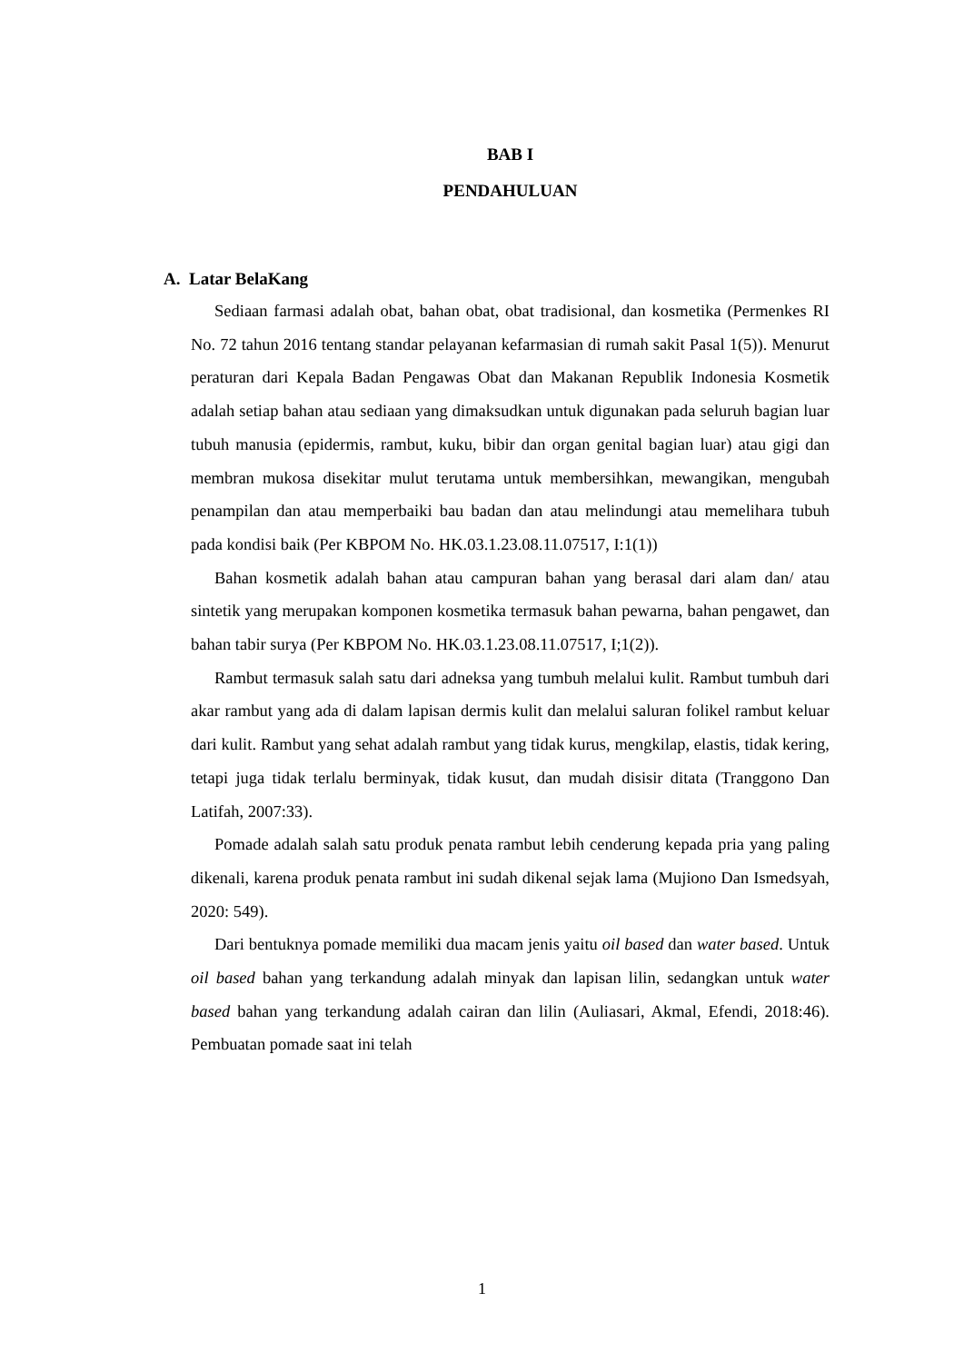BAB I
PENDAHULUAN
A. Latar BelaKang
Sediaan farmasi adalah obat, bahan obat, obat tradisional, dan kosmetika (Permenkes RI No. 72 tahun 2016 tentang standar pelayanan kefarmasian di rumah sakit Pasal 1(5)). Menurut peraturan dari Kepala Badan Pengawas Obat dan Makanan Republik Indonesia Kosmetik adalah setiap bahan atau sediaan yang dimaksudkan untuk digunakan pada seluruh bagian luar tubuh manusia (epidermis, rambut, kuku, bibir dan organ genital bagian luar) atau gigi dan membran mukosa disekitar mulut terutama untuk membersihkan, mewangikan, mengubah penampilan dan atau memperbaiki bau badan dan atau melindungi atau memelihara tubuh pada kondisi baik (Per KBPOM No. HK.03.1.23.08.11.07517, I:1(1))
Bahan kosmetik adalah bahan atau campuran bahan yang berasal dari alam dan/ atau sintetik yang merupakan komponen kosmetika termasuk bahan pewarna, bahan pengawet, dan bahan tabir surya (Per KBPOM No. HK.03.1.23.08.11.07517, I;1(2)).
Rambut termasuk salah satu dari adneksa yang tumbuh melalui kulit. Rambut tumbuh dari akar rambut yang ada di dalam lapisan dermis kulit dan melalui saluran folikel rambut keluar dari kulit. Rambut yang sehat adalah rambut yang tidak kurus, mengkilap, elastis, tidak kering, tetapi juga tidak terlalu berminyak, tidak kusut, dan mudah disisir ditata (Tranggono Dan Latifah, 2007:33).
Pomade adalah salah satu produk penata rambut lebih cenderung kepada pria yang paling dikenali, karena produk penata rambut ini sudah dikenal sejak lama (Mujiono Dan Ismedsyah, 2020: 549).
Dari bentuknya pomade memiliki dua macam jenis yaitu oil based dan water based. Untuk oil based bahan yang terkandung adalah minyak dan lapisan lilin, sedangkan untuk water based bahan yang terkandung adalah cairan dan lilin (Auliasari, Akmal, Efendi, 2018:46). Pembuatan pomade saat ini telah
1